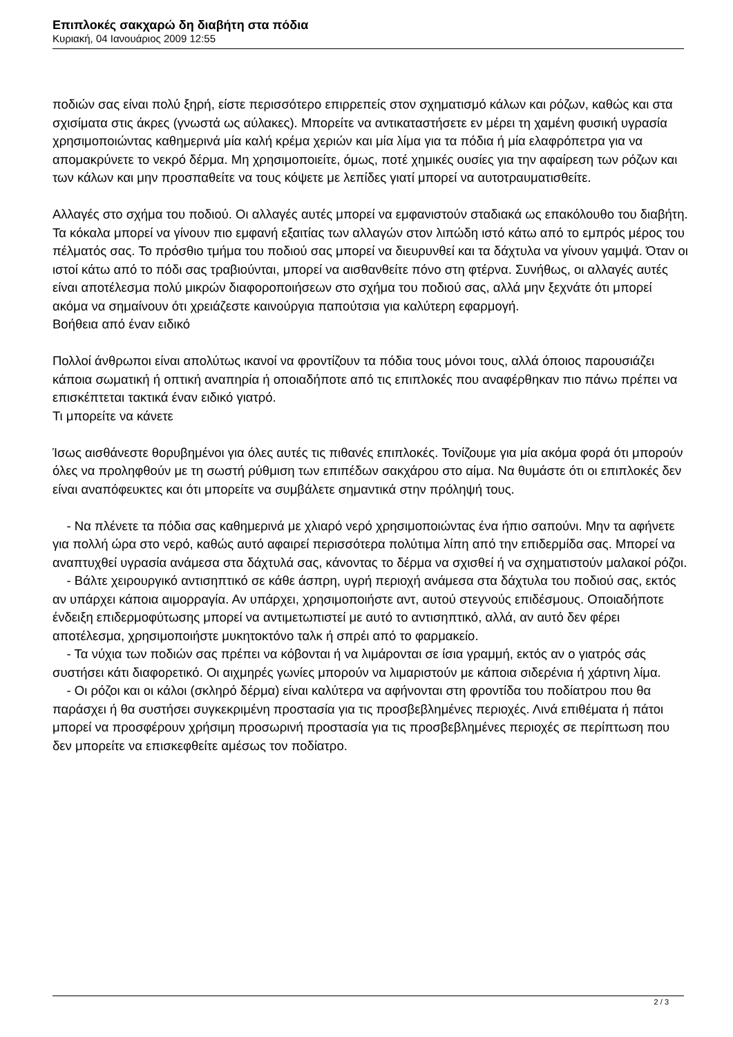Επιπλοκές σακχαρώ δη διαβήτη στα πόδια
Κυριακή, 04 Ιανουάριος 2009 12:55
ποδιών σας είναι πολύ ξηρή, είστε περισσότερο επιρρεπείς στον σχηματισμό κάλων και ρόζων, καθώς και στα σχισίματα στις άκρες (γνωστά ως αύλακες). Μπορείτε να αντικαταστήσετε εν μέρει τη χαμένη φυσική υγρασία χρησιμοποιώντας καθημερινά μία καλή κρέμα χεριών και μία λίμα για τα πόδια ή μία ελαφρόπετρα για να απομακρύνετε το νεκρό δέρμα. Μη χρησιμοποιείτε, όμως, ποτέ χημικές ουσίες για την αφαίρεση των ρόζων και των κάλων και μην προσπαθείτε να τους κόψετε με λεπίδες γιατί μπορεί να αυτοτραυματισθείτε.
Αλλαγές στο σχήμα του ποδιού. Οι αλλαγές αυτές μπορεί να εμφανιστούν σταδιακά ως επακόλουθο του διαβήτη. Τα κόκαλα μπορεί να γίνουν πιο εμφανή εξαιτίας των αλλαγών στον λιπώδη ιστό κάτω από το εμπρός μέρος του πέλματός σας. Το πρόσθιο τμήμα του ποδιού σας μπορεί να διευρυνθεί και τα δάχτυλα να γίνουν γαμψά. Όταν οι ιστοί κάτω από το πόδι σας τραβιούνται, μπορεί να αισθανθείτε πόνο στη φτέρνα. Συνήθως, οι αλλαγές αυτές είναι αποτέλεσμα πολύ μικρών διαφοροποιήσεων στο σχήμα του ποδιού σας, αλλά μην ξεχνάτε ότι μπορεί ακόμα να σημαίνουν ότι χρειάζεστε καινούργια παπούτσια για καλύτερη εφαρμογή.
Βοήθεια από έναν ειδικό
Πολλοί άνθρωποι είναι απολύτως ικανοί να φροντίζουν τα πόδια τους μόνοι τους, αλλά όποιος παρουσιάζει κάποια σωματική ή οπτική αναπηρία ή οποιαδήποτε από τις επιπλοκές που αναφέρθηκαν πιο πάνω πρέπει να επισκέπτεται τακτικά έναν ειδικό γιατρό.
Τι μπορείτε να κάνετε
Ίσως αισθάνεστε θορυβημένοι για όλες αυτές τις πιθανές επιπλοκές. Τονίζουμε για μία ακόμα φορά ότι μπορούν όλες να προληφθούν με τη σωστή ρύθμιση των επιπέδων σακχάρου στο αίμα. Να θυμάστε ότι οι επιπλοκές δεν είναι αναπόφευκτες και ότι μπορείτε να συμβάλετε σημαντικά στην πρόληψή τους.
- Να πλένετε τα πόδια σας καθημερινά με χλιαρό νερό χρησιμοποιώντας ένα ήπιο σαπούνι. Μην τα αφήνετε για πολλή ώρα στο νερό, καθώς αυτό αφαιρεί περισσότερα πολύτιμα λίπη από την επιδερμίδα σας. Μπορεί να αναπτυχθεί υγρασία ανάμεσα στα δάχτυλά σας, κάνοντας το δέρμα να σχισθεί ή να σχηματιστούν μαλακοί ρόζοι.
- Βάλτε χειρουργικό αντισηπτικό σε κάθε άσπρη, υγρή περιοχή ανάμεσα στα δάχτυλα του ποδιού σας, εκτός αν υπάρχει κάποια αιμορραγία. Αν υπάρχει, χρησιμοποιήστε αντ, αυτού στεγνούς επιδέσμους. Οποιαδήποτε ένδειξη επιδερμοφύτωσης μπορεί να αντιμετωπιστεί με αυτό το αντισηπτικό, αλλά, αν αυτό δεν φέρει αποτέλεσμα, χρησιμοποιήστε μυκητοκτόνο ταλκ ή σπρέι από το φαρμακείο.
- Τα νύχια των ποδιών σας πρέπει να κόβονται ή να λιμάρονται σε ίσια γραμμή, εκτός αν ο γιατρός σάς συστήσει κάτι διαφορετικό. Οι αιχμηρές γωνίες μπορούν να λιμαριστούν με κάποια σιδερένια ή χάρτινη λίμα.
- Οι ρόζοι και οι κάλοι (σκληρό δέρμα) είναι καλύτερα να αφήνονται στη φροντίδα του ποδίατρου που θα παράσχει ή θα συστήσει συγκεκριμένη προστασία για τις προσβεβλημένες περιοχές. Λινά επιθέματα ή πάτοι μπορεί να προσφέρουν χρήσιμη προσωρινή προστασία για τις προσβεβλημένες περιοχές σε περίπτωση που δεν μπορείτε να επισκεφθείτε αμέσως τον ποδίατρο.
2 / 3